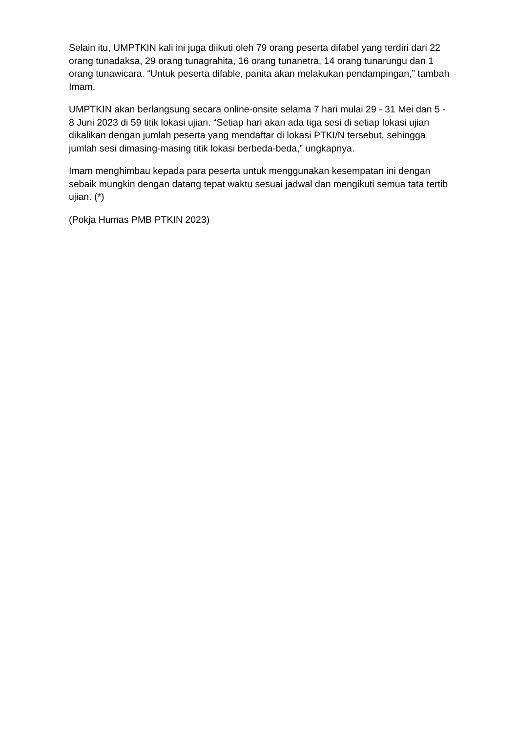Selain itu, UMPTKIN kali ini juga diikuti oleh 79 orang peserta difabel yang terdiri dari 22 orang tunadaksa, 29 orang tunagrahita, 16 orang tunanetra, 14 orang tunarungu dan 1 orang tunawicara. “Untuk peserta difable, panita akan melakukan pendampingan,” tambah Imam.
UMPTKIN akan berlangsung secara online-onsite selama 7 hari mulai 29 - 31 Mei dan 5 - 8 Juni 2023 di 59 titik lokasi ujian. “Setiap hari akan ada tiga sesi di setiap lokasi ujian dikalikan dengan jumlah peserta yang mendaftar di lokasi PTKI/N tersebut, sehingga jumlah sesi dimasing-masing titik lokasi berbeda-beda,” ungkapnya.
Imam menghimbau kepada para peserta untuk menggunakan kesempatan ini dengan sebaik mungkin dengan datang tepat waktu sesuai jadwal dan mengikuti semua tata tertib ujian. (*)
(Pokja Humas PMB PTKIN 2023)